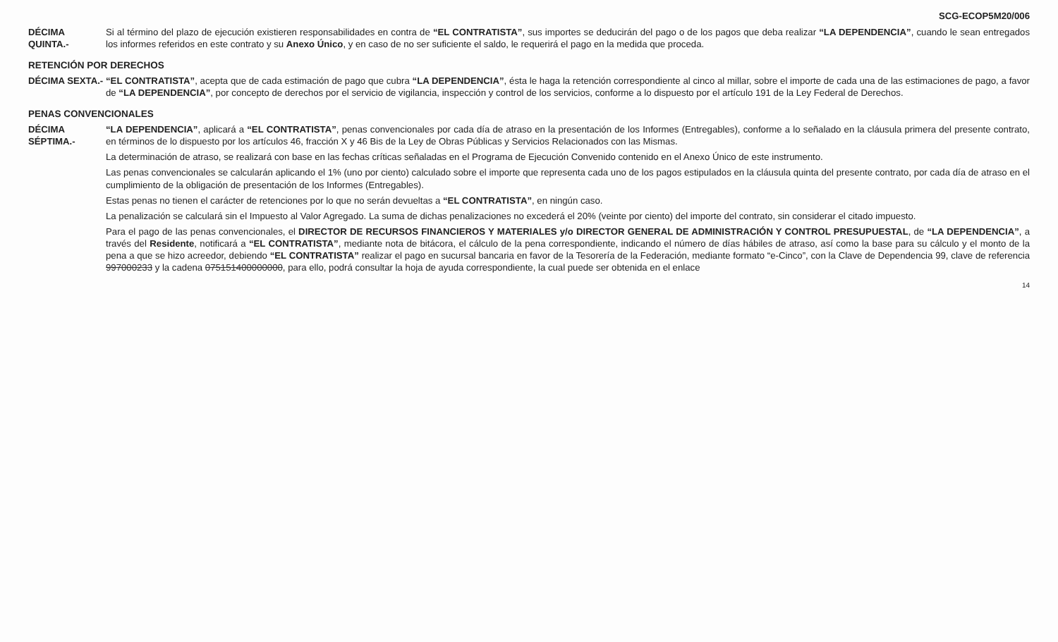SCG-ECOP5M20/006
DÉCIMA QUINTA.-
Si al término del plazo de ejecución existieren responsabilidades en contra de “EL CONTRATISTA”, sus importes se deducirán del pago o de los pagos que deba realizar “LA DEPENDENCIA”, cuando le sean entregados los informes referidos en este contrato y su Anexo Único, y en caso de no ser suficiente el saldo, le requerirá el pago en la medida que proceda.
RETENCIÓN POR DERECHOS
DÉCIMA SEXTA.-
“EL CONTRATISTA”, acepta que de cada estimación de pago que cubra “LA DEPENDENCIA”, ésta le haga la retención correspondiente al cinco al millar, sobre el importe de cada una de las estimaciones de pago, a favor de “LA DEPENDENCIA”, por concepto de derechos por el servicio de vigilancia, inspección y control de los servicios, conforme a lo dispuesto por el artículo 191 de la Ley Federal de Derechos.
PENAS CONVENCIONALES
DÉCIMA SÉPTIMA.-
“LA DEPENDENCIA”, aplicará a “EL CONTRATISTA”, penas convencionales por cada día de atraso en la presentación de los Informes (Entregables), conforme a lo señalado en la cláusula primera del presente contrato, en términos de lo dispuesto por los artículos 46, fracción X y 46 Bis de la Ley de Obras Públicas y Servicios Relacionados con las Mismas.
La determinación de atraso, se realizará con base en las fechas críticas señaladas en el Programa de Ejecución Convenido contenido en el Anexo Único de este instrumento.
Las penas convencionales se calcularán aplicando el 1% (uno por ciento) calculado sobre el importe que representa cada uno de los pagos estipulados en la cláusula quinta del presente contrato, por cada día de atraso en el cumplimiento de la obligación de presentación de los Informes (Entregables).
Estas penas no tienen el carácter de retenciones por lo que no serán devueltas a “EL CONTRATISTA”, en ningún caso.
La penalización se calculará sin el Impuesto al Valor Agregado. La suma de dichas penalizaciones no excederá el 20% (veinte por ciento) del importe del contrato, sin considerar el citado impuesto.
Para el pago de las penas convencionales, el DIRECTOR DE RECURSOS FINANCIEROS Y MATERIALES y/o DIRECTOR GENERAL DE ADMINISTRACIÓN Y CONTROL PRESUPUESTAL, de “LA DEPENDENCIA”, a través del Residente, notificará a “EL CONTRATISTA”, mediante nota de bitácora, el cálculo de la pena correspondiente, indicando el número de días hábiles de atraso, así como la base para su cálculo y el monto de la pena a que se hizo acreedor, debiendo “EL CONTRATISTA” realizar el pago en sucursal bancaria en favor de la Tesorería de la Federación, mediante formato “e-Cinco”, con la Clave de Dependencia 99, clave de referencia 997000233 y la cadena 075151400000000, para ello, podrá consultar la hoja de ayuda correspondiente, la cual puede ser obtenida en el enlace
14